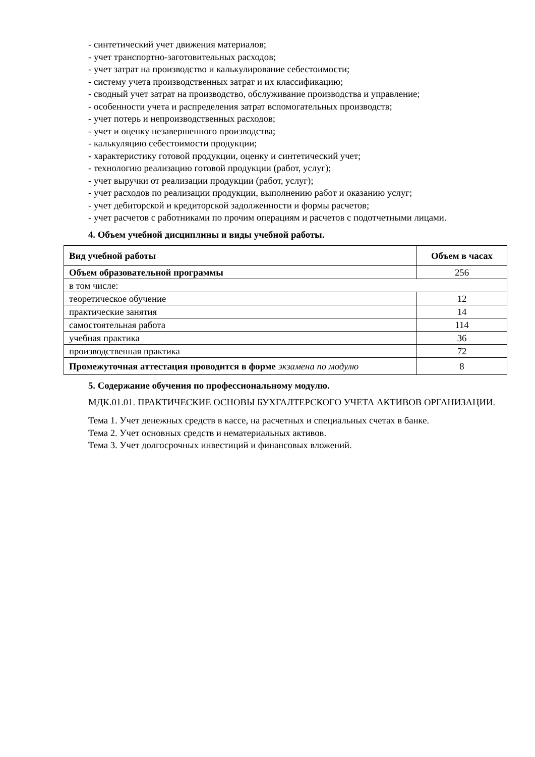- синтетический учет движения материалов;
- учет транспортно-заготовительных расходов;
- учет затрат на производство и калькулирование себестоимости;
- систему учета производственных затрат и их классификацию;
- сводный учет затрат на производство, обслуживание производства и управление;
- особенности учета и распределения затрат вспомогательных производств;
- учет потерь и непроизводственных расходов;
- учет и оценку незавершенного производства;
- калькуляцию себестоимости продукции;
- характеристику готовой продукции, оценку и синтетический учет;
- технологию реализацию готовой продукции (работ, услуг);
- учет выручки от реализации продукции (работ, услуг);
- учет расходов по реализации продукции, выполнению работ и оказанию услуг;
- учет дебиторской и кредиторской задолженности и формы расчетов;
- учет расчетов с работниками по прочим операциям и расчетов с подотчетными лицами.
4. Объем учебной дисциплины и виды учебной работы.
| Вид учебной работы | Объем в часах |
| Объем образовательной программы | 256 |
| в том числе: | |
| теоретическое обучение | 12 |
| практические занятия | 14 |
| самостоятельная работа | 114 |
| учебная практика | 36 |
| производственная практика | 72 |
| Промежуточная аттестация проводится в форме экзамена по модулю | 8 |
5. Содержание обучения по профессиональному модулю.
МДК.01.01. ПРАКТИЧЕСКИЕ ОСНОВЫ БУХГАЛТЕРСКОГО УЧЕТА АКТИВОВ ОРГАНИЗАЦИИ.
Тема 1. Учет денежных средств в кассе, на расчетных и специальных счетах в банке.
Тема 2. Учет основных средств и нематериальных активов.
Тема 3. Учет долгосрочных инвестиций и финансовых вложений.